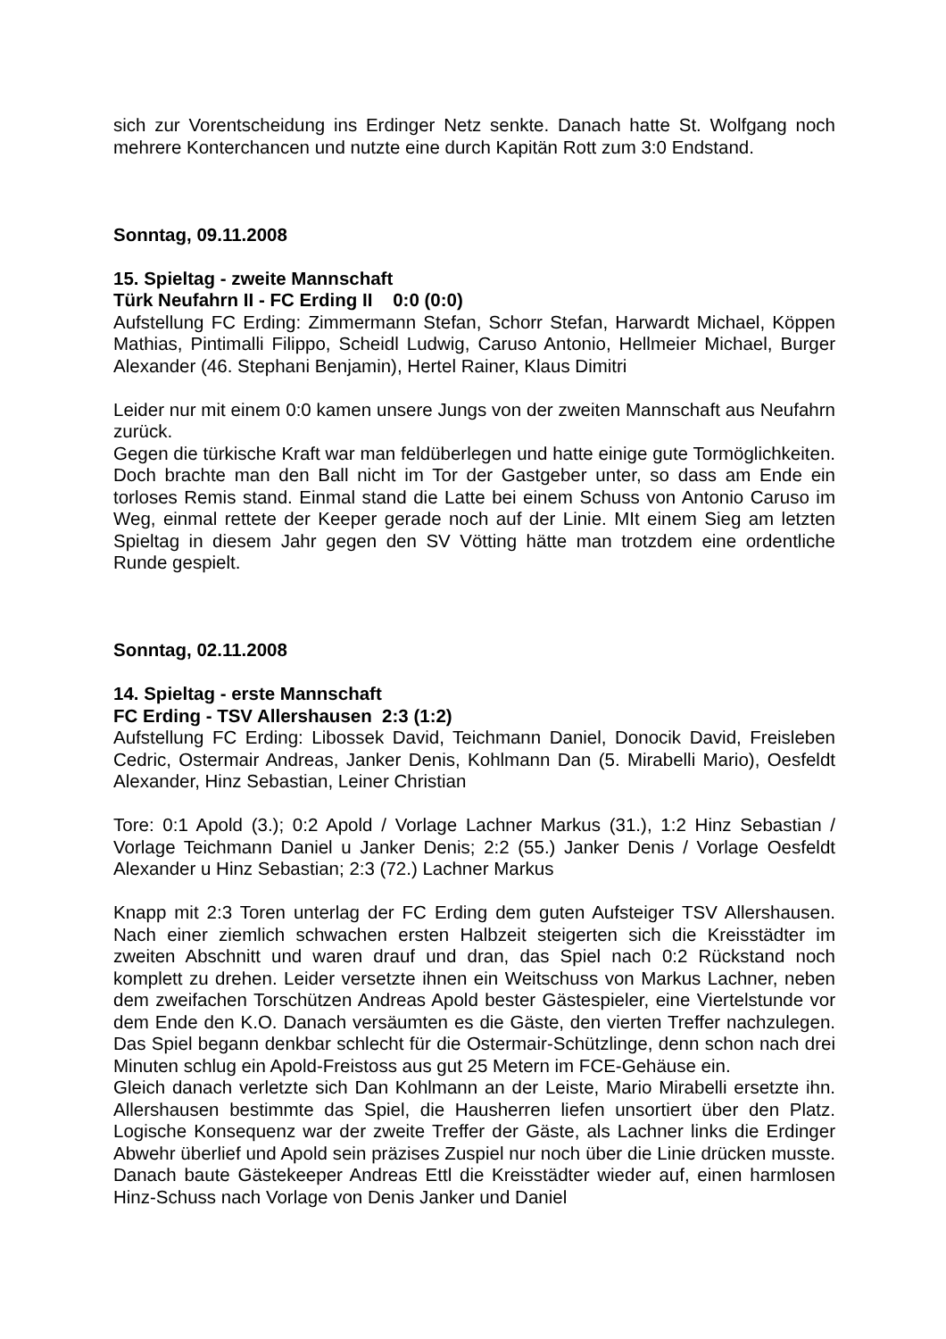sich zur Vorentscheidung ins Erdinger Netz senkte. Danach hatte St. Wolfgang noch mehrere Konterchancen und nutzte eine durch Kapitän Rott zum 3:0 Endstand.
Sonntag, 09.11.2008
15. Spieltag - zweite Mannschaft
Türk Neufahrn II - FC Erding II 0:0 (0:0)
Aufstellung FC Erding: Zimmermann Stefan, Schorr Stefan, Harwardt Michael, Köppen Mathias, Pintimalli Filippo, Scheidl Ludwig, Caruso Antonio, Hellmeier Michael, Burger Alexander (46. Stephani Benjamin), Hertel Rainer, Klaus Dimitri
Leider nur mit einem 0:0 kamen unsere Jungs von der zweiten Mannschaft aus Neufahrn zurück.
Gegen die türkische Kraft war man feldüberlegen und hatte einige gute Tormöglichkeiten. Doch brachte man den Ball nicht im Tor der Gastgeber unter, so dass am Ende ein torloses Remis stand. Einmal stand die Latte bei einem Schuss von Antonio Caruso im Weg, einmal rettete der Keeper gerade noch auf der Linie. MIt einem Sieg am letzten Spieltag in diesem Jahr gegen den SV Vötting hätte man trotzdem eine ordentliche Runde gespielt.
Sonntag, 02.11.2008
14. Spieltag - erste Mannschaft
FC Erding - TSV Allershausen 2:3 (1:2)
Aufstellung FC Erding: Libossek David, Teichmann Daniel, Donocik David, Freisleben Cedric, Ostermair Andreas, Janker Denis, Kohlmann Dan (5. Mirabelli Mario), Oesfeldt Alexander, Hinz Sebastian, Leiner Christian
Tore: 0:1 Apold (3.); 0:2 Apold / Vorlage Lachner Markus (31.), 1:2 Hinz Sebastian / Vorlage Teichmann Daniel u Janker Denis; 2:2 (55.) Janker Denis / Vorlage Oesfeldt Alexander u Hinz Sebastian; 2:3 (72.) Lachner Markus
Knapp mit 2:3 Toren unterlag der FC Erding dem guten Aufsteiger TSV Allershausen. Nach einer ziemlich schwachen ersten Halbzeit steigerten sich die Kreisstädter im zweiten Abschnitt und waren drauf und dran, das Spiel nach 0:2 Rückstand noch komplett zu drehen. Leider versetzte ihnen ein Weitschuss von Markus Lachner, neben dem zweifachen Torschützen Andreas Apold bester Gästespieler, eine Viertelstunde vor dem Ende den K.O. Danach versäumten es die Gäste, den vierten Treffer nachzulegen. Das Spiel begann denkbar schlecht für die Ostermair-Schützlinge, denn schon nach drei Minuten schlug ein Apold-Freistoss aus gut 25 Metern im FCE-Gehäuse ein.
Gleich danach verletzte sich Dan Kohlmann an der Leiste, Mario Mirabelli ersetzte ihn. Allershausen bestimmte das Spiel, die Hausherren liefen unsortiert über den Platz. Logische Konsequenz war der zweite Treffer der Gäste, als Lachner links die Erdinger Abwehr überlief und Apold sein präzises Zuspiel nur noch über die Linie drücken musste. Danach baute Gästekeeper Andreas Ettl die Kreisstädter wieder auf, einen harmlosen Hinz-Schuss nach Vorlage von Denis Janker und Daniel